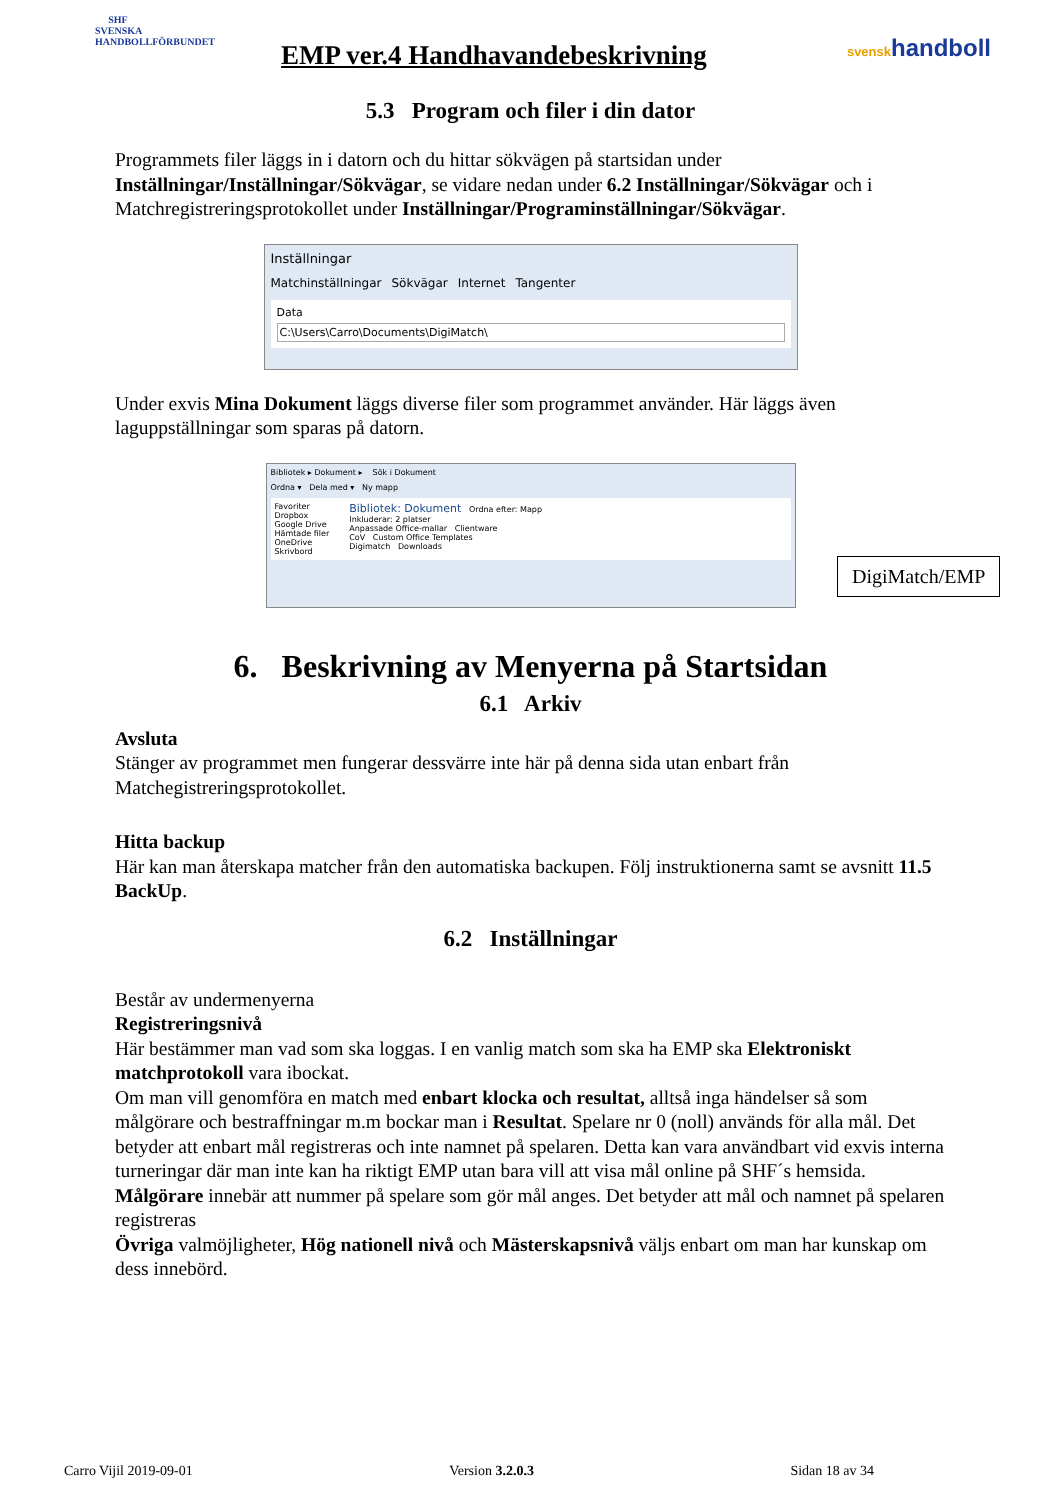SHF
SVENSKA HANDBOLLFÖRBUNDET
EMP ver.4 Handhavandebeskrivning
svenskhandboll
5.3 Program och filer i din dator
Programmets filer läggs in i datorn och du hittar sökvägen på startsidan under Inställningar/Inställningar/Sökvägar, se vidare nedan under 6.2 Inställningar/Sökvägar och i Matchregistreringsprotokollet under Inställningar/Programinställningar/Sökvägar.
Inställningar
Matchinställningar Sökvägar Internet Tangenter
Data
C:\Users\Carro\Documents\DigiMatch\
Under exvis Mina Dokument läggs diverse filer som programmet använder. Här läggs även laguppställningar som sparas på datorn.
Bibliotek ▸ Dokument ▸ Sök i Dokument
Ordna ▾ Dela med ▾ Ny mapp
Favoriter
Dropbox
Google Drive
Hämtade filer
OneDrive
Skrivbord
Bibliotek: Dokument Ordna efter: Mapp
Inkluderar: 2 platser
Anpassade Office-mallar Clientware
CoV Custom Office Templates
Digimatch Downloads
DigiMatch/EMP
6. Beskrivning av Menyerna på Startsidan
6.1 Arkiv
Avsluta
Stänger av programmet men fungerar dessvärre inte här på denna sida utan enbart från Matchegistreringsprotokollet.
Hitta backup
Här kan man återskapa matcher från den automatiska backupen. Följ instruktionerna samt se avsnitt 11.5 BackUp.
6.2 Inställningar
Består av undermenyerna
Registreringsnivå
Här bestämmer man vad som ska loggas. I en vanlig match som ska ha EMP ska Elektroniskt matchprotokoll vara ibockat.
Om man vill genomföra en match med enbart klocka och resultat, alltså inga händelser så som målgörare och bestraffningar m.m bockar man i Resultat. Spelare nr 0 (noll) används för alla mål. Det betyder att enbart mål registreras och inte namnet på spelaren. Detta kan vara användbart vid exvis interna turneringar där man inte kan ha riktigt EMP utan bara vill att visa mål online på SHF´s hemsida. Målgörare innebär att nummer på spelare som gör mål anges. Det betyder att mål och namnet på spelaren registreras
Övriga valmöjligheter, Hög nationell nivå och Mästerskapsnivå väljs enbart om man har kunskap om dess innebörd.
Carro Vijil 2019-09-01 Version 3.2.0.3 Sidan 18 av 34